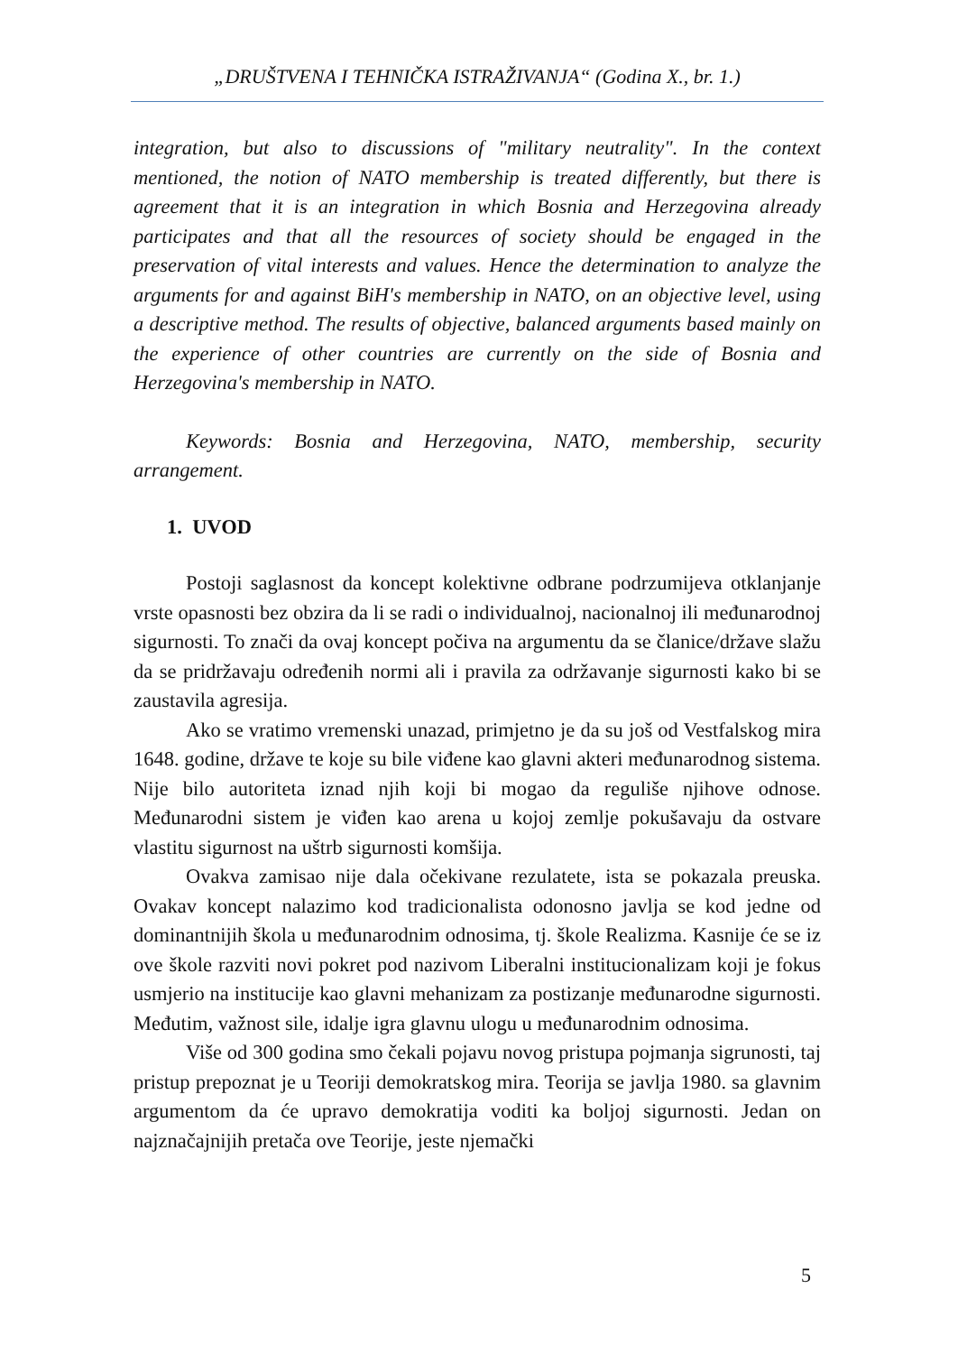„DRUŠTVENA I TEHNIČKA ISTRAŽIVANJA“ (Godina X., br. 1.)
integration, but also to discussions of "military neutrality". In the context mentioned, the notion of NATO membership is treated differently, but there is agreement that it is an integration in which Bosnia and Herzegovina already participates and that all the resources of society should be engaged in the preservation of vital interests and values. Hence the determination to analyze the arguments for and against BiH's membership in NATO, on an objective level, using a descriptive method. The results of objective, balanced arguments based mainly on the experience of other countries are currently on the side of Bosnia and Herzegovina's membership in NATO.
Keywords: Bosnia and Herzegovina, NATO, membership, security arrangement.
1. UVOD
Postoji saglasnost da koncept kolektivne odbrane podrzumijeva otklanjanje vrste opasnosti bez obzira da li se radi o individualnoj, nacionalnoj ili međunarodnoj sigurnosti. To znači da ovaj koncept počiva na argumentu da se članice/države slažu da se pridržavaju određenih normi ali i pravila za održavanje sigurnosti kako bi se zaustavila agresija.
Ako se vratimo vremenski unazad, primjetno je da su još od Vestfalskog mira 1648. godine, države te koje su bile viđene kao glavni akteri međunarodnog sistema. Nije bilo autoriteta iznad njih koji bi mogao da reguliše njihove odnose. Međunarodni sistem je viđen kao arena u kojoj zemlje pokušavaju da ostvare vlastitu sigurnost na uštrb sigurnosti komšija.
Ovakva zamisao nije dala očekivane rezulatete, ista se pokazala preuska. Ovakav koncept nalazimo kod tradicionalista odonosno javlja se kod jedne od dominantnijih škola u međunarodnim odnosima, tj. škole Realizma. Kasnije će se iz ove škole razviti novi pokret pod nazivom Liberalni institucionalizam koji je fokus usmjerio na institucije kao glavni mehanizam za postizanje međunarodne sigurnosti. Međutim, važnost sile, idalje igra glavnu ulogu u međunarodnim odnosima.
Više od 300 godina smo čekali pojavu novog pristupa pojmanja sigrunosti, taj pristup prepoznat je u Teoriji demokratskog mira. Teorija se javlja 1980. sa glavnim argumentom da će upravo demokratija voditi ka boljoj sigurnosti. Jedan on najznačajnijih pretača ove Teorije, jeste njemački
5